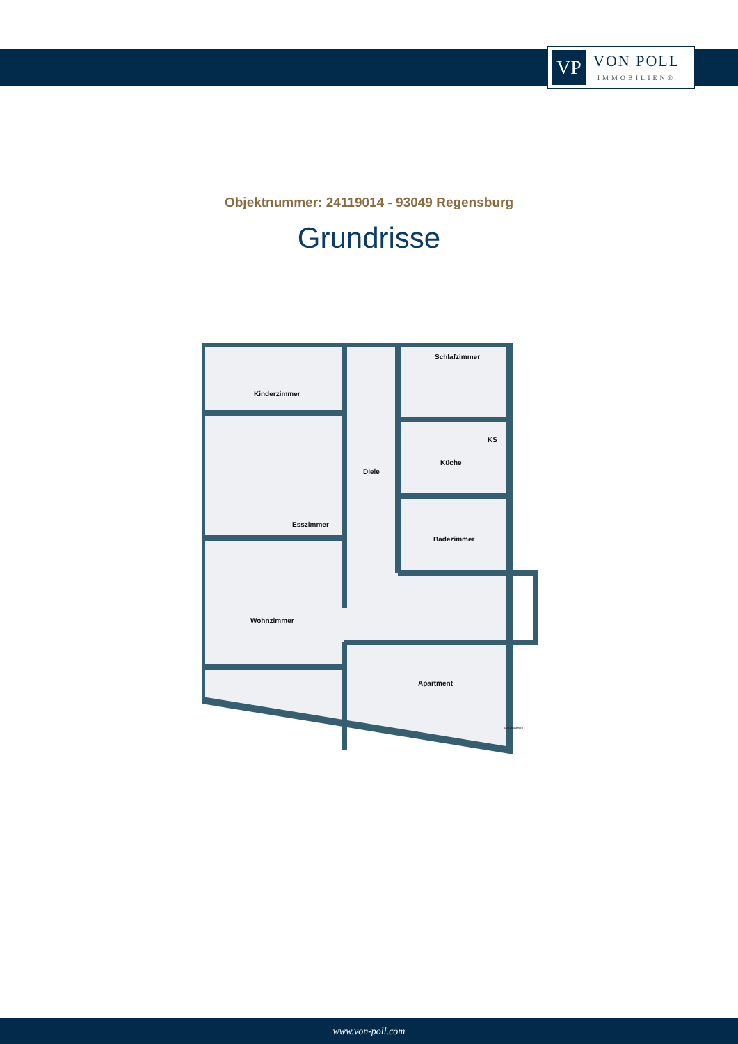VP
VON POLL
IMMOBILIEN®
Objektnummer: 24119014 - 93049 Regensburg
Grundrisse
Kinderzimmer
Schlafzimmer
Diele
Küche
KS
Esszimmer
Badezimmer
Wohnzimmer
Apartment
McGrundriss
www.von-poll.com